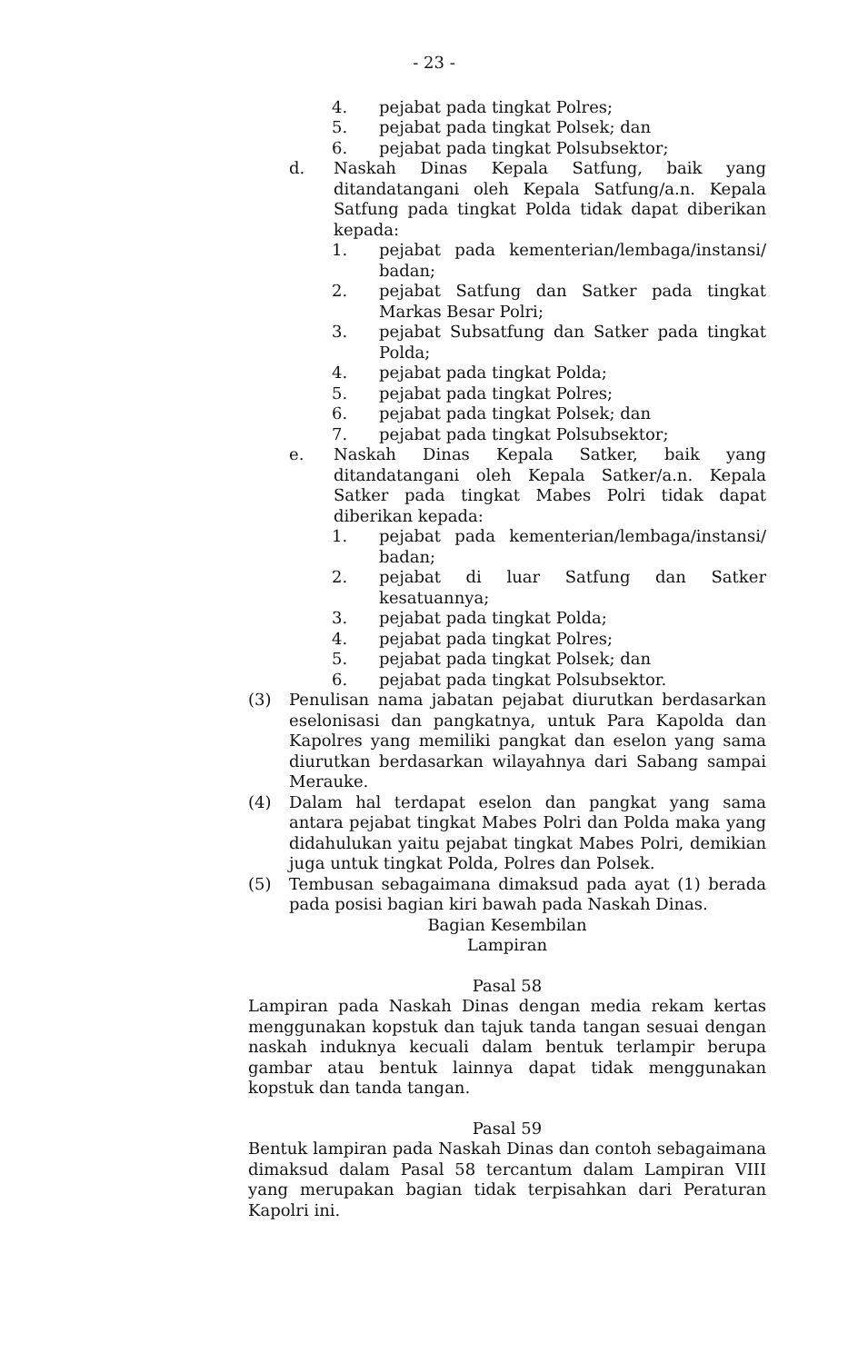- 23 -
4. pejabat pada tingkat Polres;
5. pejabat pada tingkat Polsek; dan
6. pejabat pada tingkat Polsubsektor;
d. Naskah Dinas Kepala Satfung, baik yang ditandatangani oleh Kepala Satfung/a.n. Kepala Satfung pada tingkat Polda tidak dapat diberikan kepada:
1. pejabat pada kementerian/lembaga/instansi/ badan;
2. pejabat Satfung dan Satker pada tingkat Markas Besar Polri;
3. pejabat Subsatfung dan Satker pada tingkat Polda;
4. pejabat pada tingkat Polda;
5. pejabat pada tingkat Polres;
6. pejabat pada tingkat Polsek; dan
7. pejabat pada tingkat Polsubsektor;
e. Naskah Dinas Kepala Satker, baik yang ditandatangani oleh Kepala Satker/a.n. Kepala Satker pada tingkat Mabes Polri tidak dapat diberikan kepada:
1. pejabat pada kementerian/lembaga/instansi/ badan;
2. pejabat di luar Satfung dan Satker kesatuannya;
3. pejabat pada tingkat Polda;
4. pejabat pada tingkat Polres;
5. pejabat pada tingkat Polsek; dan
6. pejabat pada tingkat Polsubsektor.
(3) Penulisan nama jabatan pejabat diurutkan berdasarkan eselonisasi dan pangkatnya, untuk Para Kapolda dan Kapolres yang memiliki pangkat dan eselon yang sama diurutkan berdasarkan wilayahnya dari Sabang sampai Merauke.
(4) Dalam hal terdapat eselon dan pangkat yang sama antara pejabat tingkat Mabes Polri dan Polda maka yang didahulukan yaitu pejabat tingkat Mabes Polri, demikian juga untuk tingkat Polda, Polres dan Polsek.
(5) Tembusan sebagaimana dimaksud pada ayat (1) berada pada posisi bagian kiri bawah pada Naskah Dinas.
Bagian Kesembilan
Lampiran
Pasal 58
Lampiran pada Naskah Dinas dengan media rekam kertas menggunakan kopstuk dan tajuk tanda tangan sesuai dengan naskah induknya kecuali dalam bentuk terlampir berupa gambar atau bentuk lainnya dapat tidak menggunakan kopstuk dan tanda tangan.
Pasal 59
Bentuk lampiran pada Naskah Dinas dan contoh sebagaimana dimaksud dalam Pasal 58 tercantum dalam Lampiran VIII yang merupakan bagian tidak terpisahkan dari Peraturan Kapolri ini.